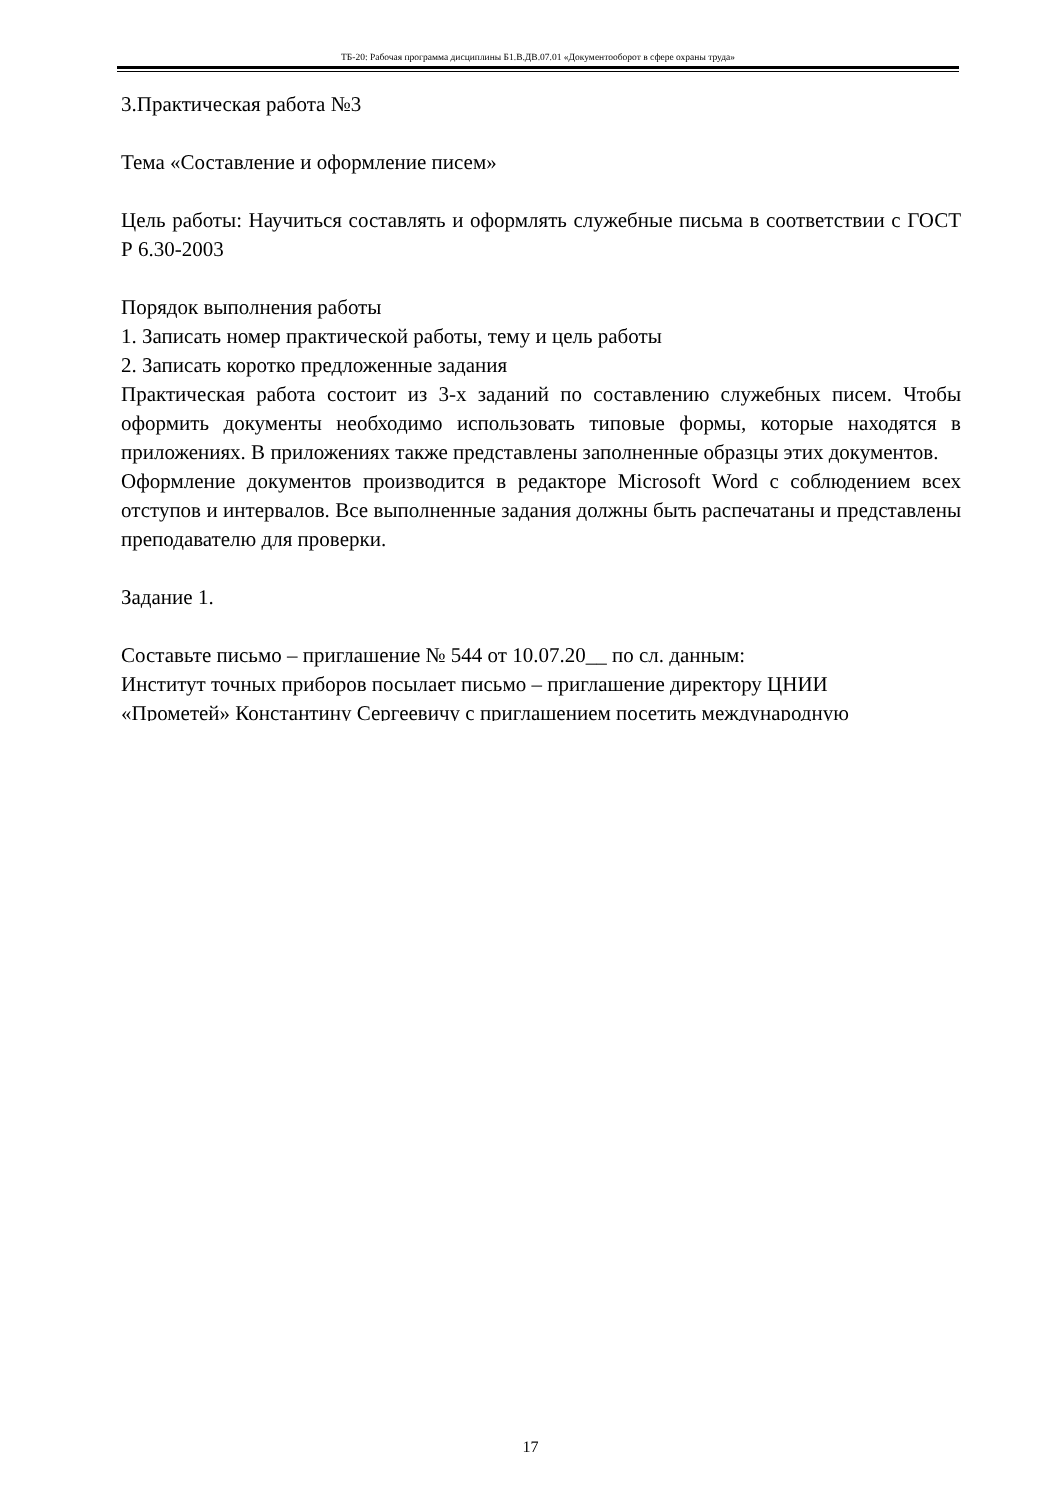ТБ-20: Рабочая программа дисциплины Б1.В.ДВ.07.01 «Документооборот в сфере охраны труда»
3.Практическая работа №3
Тема «Составление и оформление писем»
Цель работы: Научиться составлять и оформлять служебные письма в соответствии с ГОСТ Р 6.30-2003
Порядок выполнения работы
1. Записать номер практической работы, тему и цель работы
2. Записать коротко предложенные задания
Практическая работа состоит из 3-х заданий по составлению служебных писем. Чтобы оформить документы необходимо использовать типовые формы, которые находятся в приложениях. В приложениях также представлены заполненные образцы этих документов.
Оформление документов производится в редакторе Microsoft Word с соблюдением всех отступов и интервалов. Все выполненные задания должны быть распечатаны и представлены преподавателю для проверки.
Задание 1.
Составьте письмо – приглашение № 544 от 10.07.20__ по сл. данным:
Институт точных приборов посылает письмо – приглашение директору ЦНИИ
«Прометей» Константину Сергеевичу с приглашением посетить международную
17